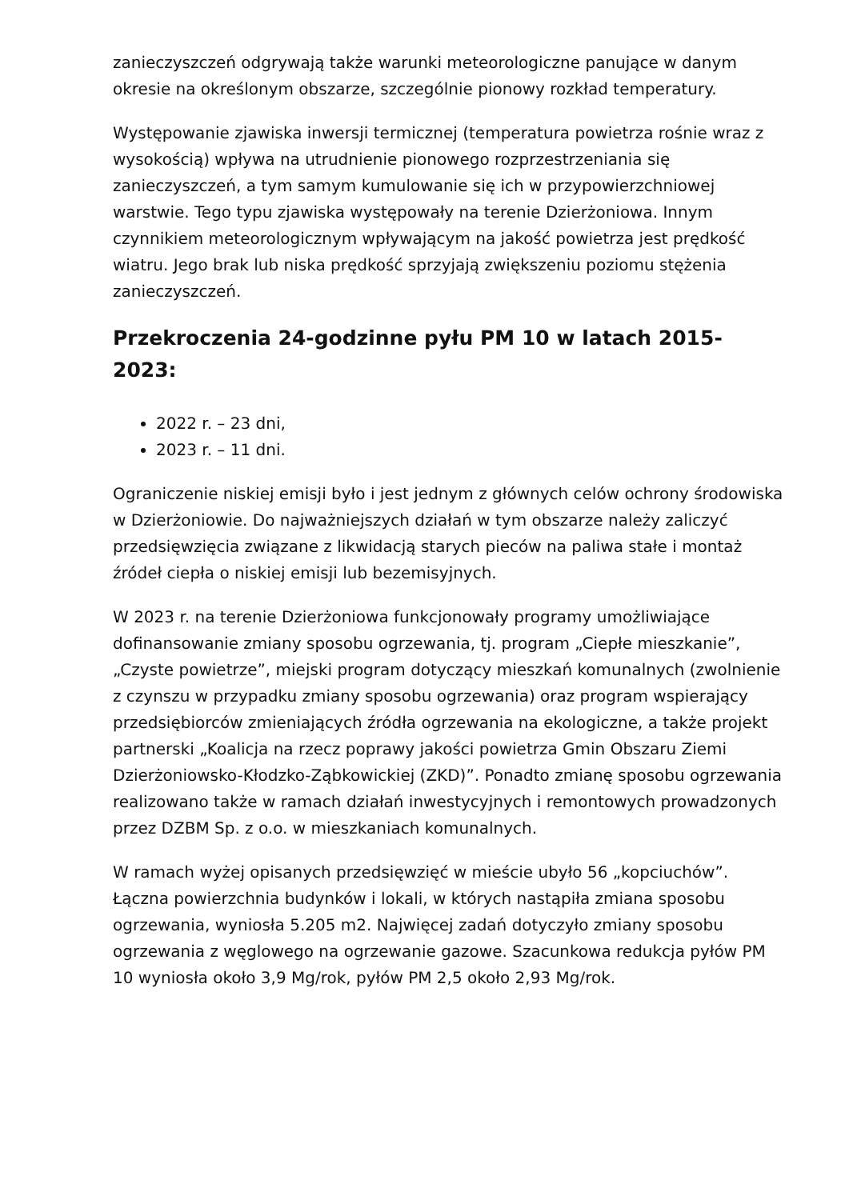zanieczyszczeń odgrywają także warunki meteorologiczne panujące w danym okresie na określonym obszarze, szczególnie pionowy rozkład temperatury.
Występowanie zjawiska inwersji termicznej (temperatura powietrza rośnie wraz z wysokością) wpływa na utrudnienie pionowego rozprzestrzeniania się zanieczyszczeń, a tym samym kumulowanie się ich w przypowierzchniowej warstwie. Tego typu zjawiska występowały na terenie Dzierżoniowa. Innym czynnikiem meteorologicznym wpływającym na jakość powietrza jest prędkość wiatru. Jego brak lub niska prędkość sprzyjają zwiększeniu poziomu stężenia zanieczyszczeń.
Przekroczenia 24-godzinne pyłu PM 10 w latach 2015-2023:
2022 r. – 23 dni,
2023 r. – 11 dni.
Ograniczenie niskiej emisji było i jest jednym z głównych celów ochrony środowiska w Dzierżoniowie. Do najważniejszych działań w tym obszarze należy zaliczyć przedsięwzięcia związane z likwidacją starych pieców na paliwa stałe i montaż źródeł ciepła o niskiej emisji lub bezemisyjnych.
W 2023 r. na terenie Dzierżoniowa funkcjonowały programy umożliwiające dofinansowanie zmiany sposobu ogrzewania, tj. program „Ciepłe mieszkanie”, „Czyste powietrze”, miejski program dotyczący mieszkań komunalnych (zwolnienie z czynszu w przypadku zmiany sposobu ogrzewania) oraz program wspierający przedsiębiorców zmieniających źródła ogrzewania na ekologiczne, a także projekt partnerski „Koalicja na rzecz poprawy jakości powietrza Gmin Obszaru Ziemi Dzierżoniowsko-Kłodzko-Ząbkowickiej (ZKD)”. Ponadto zmianę sposobu ogrzewania realizowano także w ramach działań inwestycyjnych i remontowych prowadzonych przez DZBM Sp. z o.o. w mieszkaniach komunalnych.
W ramach wyżej opisanych przedsięwzięć w mieście ubyło 56 „kopciuchów”. Łączna powierzchnia budynków i lokali, w których nastąpiła zmiana sposobu ogrzewania, wyniosła 5.205 m2. Najwięcej zadań dotyczyło zmiany sposobu ogrzewania z węglowego na ogrzewanie gazowe. Szacunkowa redukcja pyłów PM 10 wyniosła około 3,9 Mg/rok, pyłów PM 2,5 około 2,93 Mg/rok.